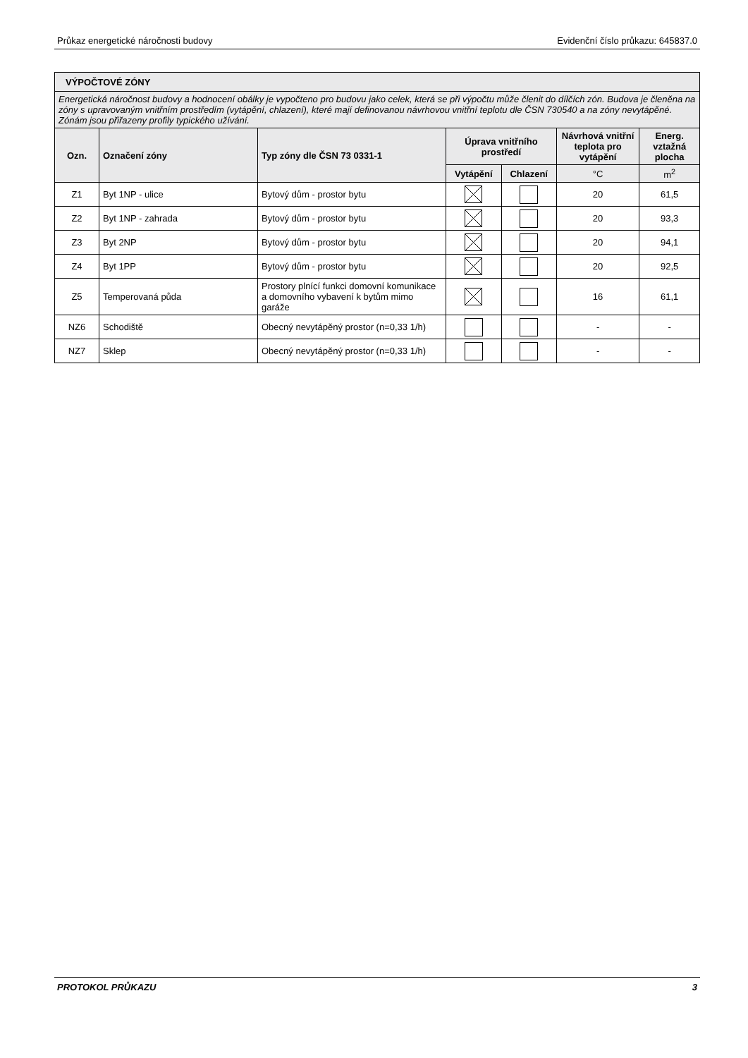Průkaz energetické náročnosti budovy Evidenční číslo průkazu: 645837.0
| VÝPOČTOVÉ ZÓNY | | | | | | |
| --- | --- | --- | --- | --- | --- | --- |
| Energetická náročnost budovy a hodnocení obálky je vypočteno pro budovu jako celek, která se při výpočtu může členit do dílčích zón. Budova je členěna na zóny s upravovaným vnitřním prostředím (vytápění, chlazení), které mají definovanou návrhovou vnitřní teplotu dle ČSN 730540 a na zóny nevytápěné. Zónám jsou přiřazeny profily typického užívání. | | | | | | |
| Ozn. | Označení zóny | Typ zóny dle ČSN 73 0331-1 | Úprava vnitřního prostředí | | Návrhová vnitřní teplota pro vytápění | Energ. vztažná plocha |
| | | | Vytápění | Chlazení | °C | m<sup>2</sup> |
| Z1 | Byt 1NP - ulice | Bytový dům - prostor bytu | | | 20 | 61,5 |
| Z2 | Byt 1NP - zahrada | Bytový dům - prostor bytu | | | 20 | 93,3 |
| Z3 | Byt 2NP | Bytový dům - prostor bytu | | | 20 | 94,1 |
| Z4 | Byt 1PP | Bytový dům - prostor bytu | | | 20 | 92,5 |
| Z5 | Temperovaná půda | Prostory plnící funkci domovní komunikace a domovního vybavení k bytům mimo garáže | | | 16 | 61,1 |
| NZ6 | Schodiště | Obecný nevytápěný prostor (n=0,33 1/h) | | | - | - |
| NZ7 | Sklep | Obecný nevytápěný prostor (n=0,33 1/h) | | | - | - |
PROTOKOL PRŮKAZU 3